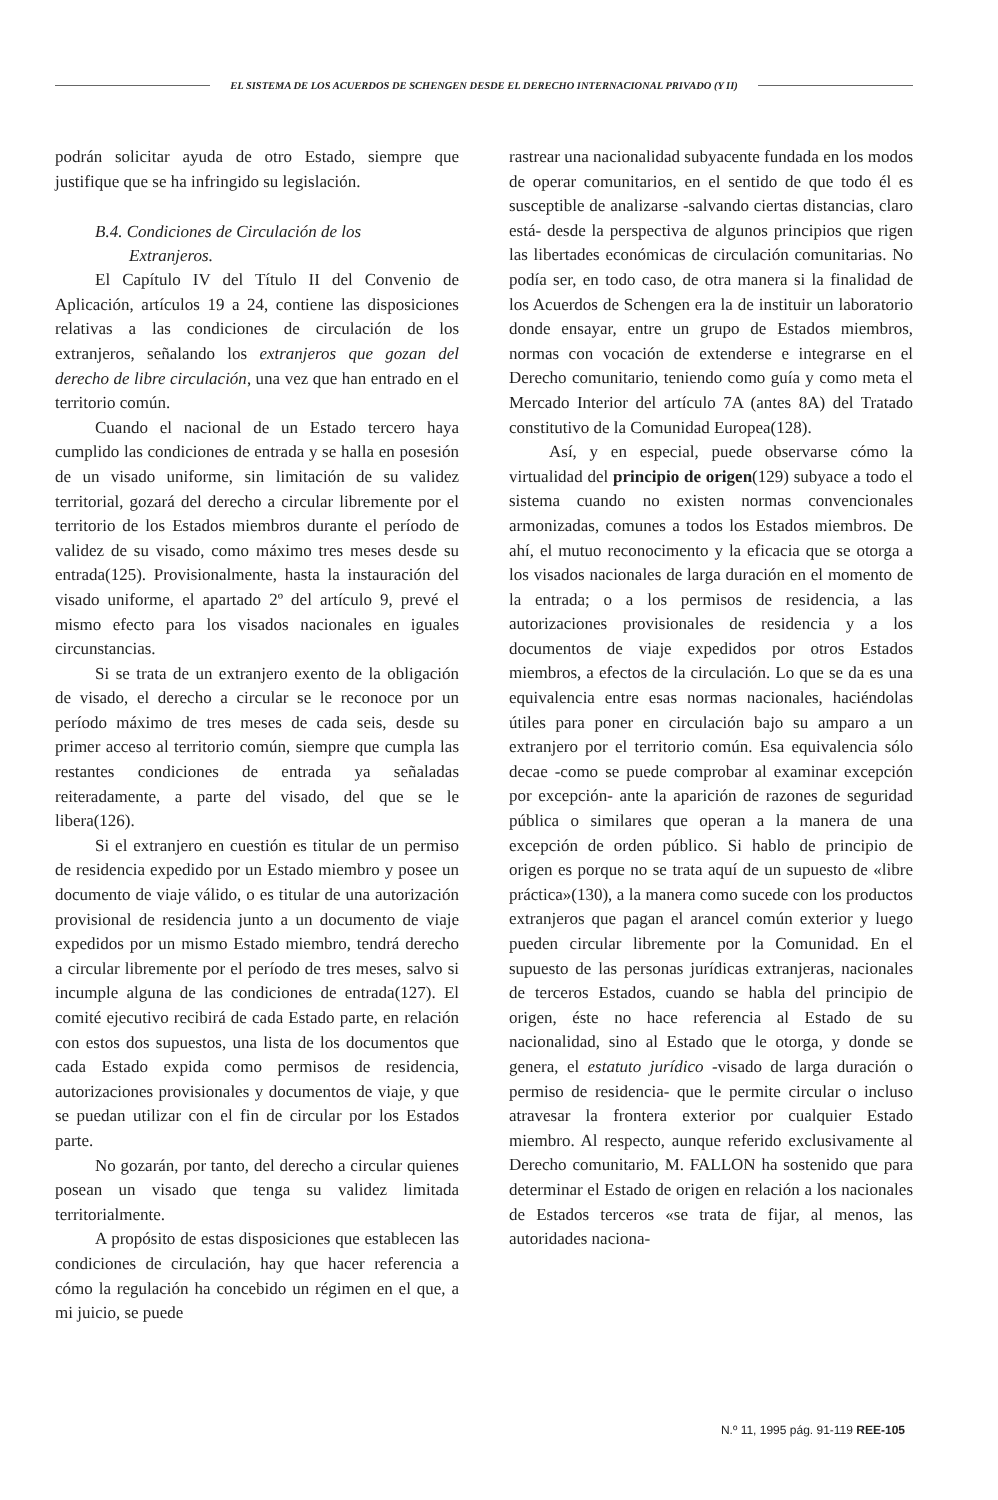EL SISTEMA DE LOS ACUERDOS DE SCHENGEN DESDE EL DERECHO INTERNACIONAL PRIVADO (Y II)
podrán solicitar ayuda de otro Estado, siempre que justifique que se ha infringido su legislación.
B.4. Condiciones de Circulación de los
Extranjeros.
El Capítulo IV del Título II del Convenio de Aplicación, artículos 19 a 24, contiene las disposiciones relativas a las condiciones de circulación de los extranjeros, señalando los extranjeros que gozan del derecho de libre circulación, una vez que han entrado en el territorio común.
Cuando el nacional de un Estado tercero haya cumplido las condiciones de entrada y se halla en posesión de un visado uniforme, sin limitación de su validez territorial, gozará del derecho a circular libremente por el territorio de los Estados miembros durante el período de validez de su visado, como máximo tres meses desde su entrada(125). Provisionalmente, hasta la instauración del visado uniforme, el apartado 2º del artículo 9, prevé el mismo efecto para los visados nacionales en iguales circunstancias.
Si se trata de un extranjero exento de la obligación de visado, el derecho a circular se le reconoce por un período máximo de tres meses de cada seis, desde su primer acceso al territorio común, siempre que cumpla las restantes condiciones de entrada ya señaladas reiteradamente, a parte del visado, del que se le libera(126).
Si el extranjero en cuestión es titular de un permiso de residencia expedido por un Estado miembro y posee un documento de viaje válido, o es titular de una autorización provisional de residencia junto a un documento de viaje expedidos por un mismo Estado miembro, tendrá derecho a circular libremente por el período de tres meses, salvo si incumple alguna de las condiciones de entrada(127). El comité ejecutivo recibirá de cada Estado parte, en relación con estos dos supuestos, una lista de los documentos que cada Estado expida como permisos de residencia, autorizaciones provisionales y documentos de viaje, y que se puedan utilizar con el fin de circular por los Estados parte.
No gozarán, por tanto, del derecho a circular quienes posean un visado que tenga su validez limitada territorialmente.
A propósito de estas disposiciones que establecen las condiciones de circulación, hay que hacer referencia a cómo la regulación ha concebido un régimen en el que, a mi juicio, se puede
rastrear una nacionalidad subyacente fundada en los modos de operar comunitarios, en el sentido de que todo él es susceptible de analizarse -salvando ciertas distancias, claro está- desde la perspectiva de algunos principios que rigen las libertades económicas de circulación comunitarias. No podía ser, en todo caso, de otra manera si la finalidad de los Acuerdos de Schengen era la de instituir un laboratorio donde ensayar, entre un grupo de Estados miembros, normas con vocación de extenderse e integrarse en el Derecho comunitario, teniendo como guía y como meta el Mercado Interior del artículo 7A (antes 8A) del Tratado constitutivo de la Comunidad Europea(128).
Así, y en especial, puede observarse cómo la virtualidad del principio de origen(129) subyace a todo el sistema cuando no existen normas convencionales armonizadas, comunes a todos los Estados miembros. De ahí, el mutuo reconocimento y la eficacia que se otorga a los visados nacionales de larga duración en el momento de la entrada; o a los permisos de residencia, a las autorizaciones provisionales de residencia y a los documentos de viaje expedidos por otros Estados miembros, a efectos de la circulación. Lo que se da es una equivalencia entre esas normas nacionales, haciéndolas útiles para poner en circulación bajo su amparo a un extranjero por el territorio común. Esa equivalencia sólo decae -como se puede comprobar al examinar excepción por excepción- ante la aparición de razones de seguridad pública o similares que operan a la manera de una excepción de orden público. Si hablo de principio de origen es porque no se trata aquí de un supuesto de «libre práctica»(130), a la manera como sucede con los productos extranjeros que pagan el arancel común exterior y luego pueden circular libremente por la Comunidad. En el supuesto de las personas jurídicas extranjeras, nacionales de terceros Estados, cuando se habla del principio de origen, éste no hace referencia al Estado de su nacionalidad, sino al Estado que le otorga, y donde se genera, el estatuto jurídico -visado de larga duración o permiso de residencia- que le permite circular o incluso atravesar la frontera exterior por cualquier Estado miembro. Al respecto, aunque referido exclusivamente al Derecho comunitario, M. FALLON ha sostenido que para determinar el Estado de origen en relación a los nacionales de Estados terceros «se trata de fijar, al menos, las autoridades naciona-
N.º 11, 1995 pág. 91-119 REE-105